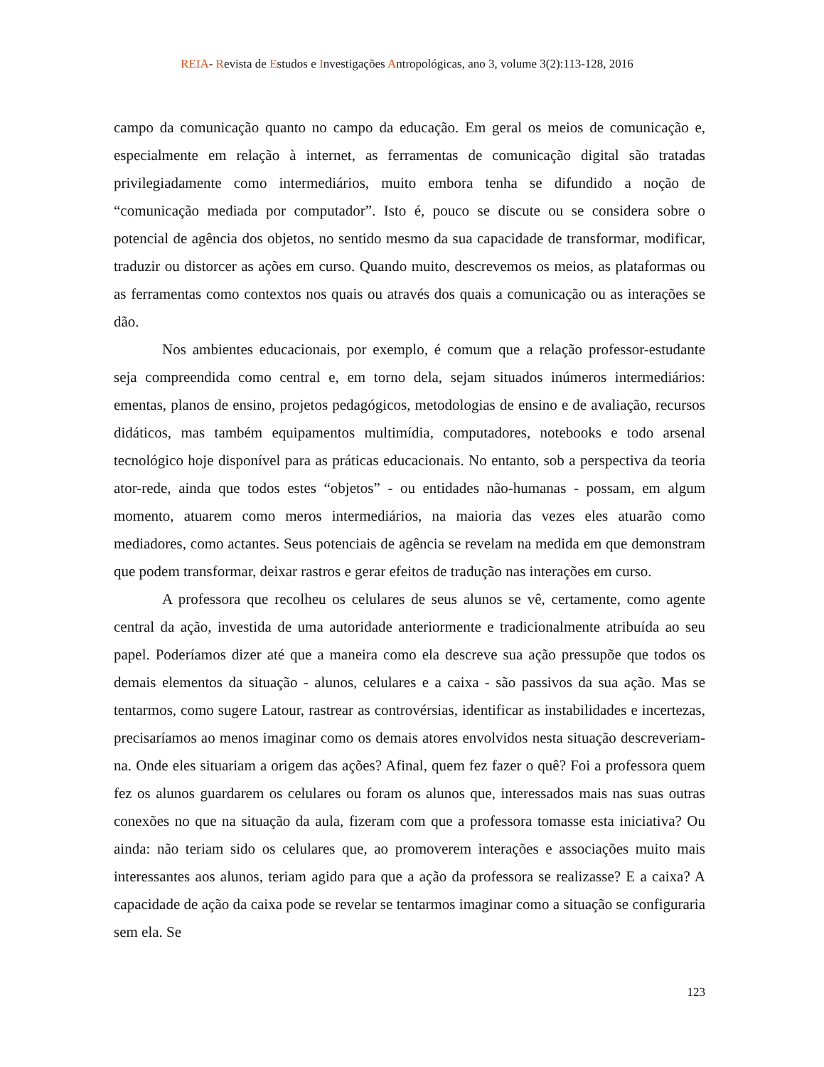REIA- Revista de Estudos e Investigações Antropológicas, ano 3, volume 3(2):113-128, 2016
campo da comunicação quanto no campo da educação. Em geral os meios de comunicação e, especialmente em relação à internet, as ferramentas de comunicação digital são tratadas privilegiadamente como intermediários, muito embora tenha se difundido a noção de “comunicação mediada por computador”. Isto é, pouco se discute ou se considera sobre o potencial de agência dos objetos, no sentido mesmo da sua capacidade de transformar, modificar, traduzir ou distorcer as ações em curso. Quando muito, descrevemos os meios, as plataformas ou as ferramentas como contextos nos quais ou através dos quais a comunicação ou as interações se dão.
Nos ambientes educacionais, por exemplo, é comum que a relação professor-estudante seja compreendida como central e, em torno dela, sejam situados inúmeros intermediários: ementas, planos de ensino, projetos pedagógicos, metodologias de ensino e de avaliação, recursos didáticos, mas também equipamentos multimídia, computadores, notebooks e todo arsenal tecnológico hoje disponível para as práticas educacionais. No entanto, sob a perspectiva da teoria ator-rede, ainda que todos estes “objetos” - ou entidades não-humanas - possam, em algum momento, atuarem como meros intermediários, na maioria das vezes eles atuarão como mediadores, como actantes. Seus potenciais de agência se revelam na medida em que demonstram que podem transformar, deixar rastros e gerar efeitos de tradução nas interações em curso.
A professora que recolheu os celulares de seus alunos se vê, certamente, como agente central da ação, investida de uma autoridade anteriormente e tradicionalmente atribuída ao seu papel. Poderíamos dizer até que a maneira como ela descreve sua ação pressupõe que todos os demais elementos da situação - alunos, celulares e a caixa - são passivos da sua ação. Mas se tentarmos, como sugere Latour, rastrear as controvérsias, identificar as instabilidades e incertezas, precisaríamos ao menos imaginar como os demais atores envolvidos nesta situação descreveriam-na. Onde eles situariam a origem das ações? Afinal, quem fez fazer o quê? Foi a professora quem fez os alunos guardarem os celulares ou foram os alunos que, interessados mais nas suas outras conexões no que na situação da aula, fizeram com que a professora tomasse esta iniciativa? Ou ainda: não teriam sido os celulares que, ao promoverem interações e associações muito mais interessantes aos alunos, teriam agido para que a ação da professora se realizasse? E a caixa? A capacidade de ação da caixa pode se revelar se tentarmos imaginar como a situação se configuraria sem ela. Se
123